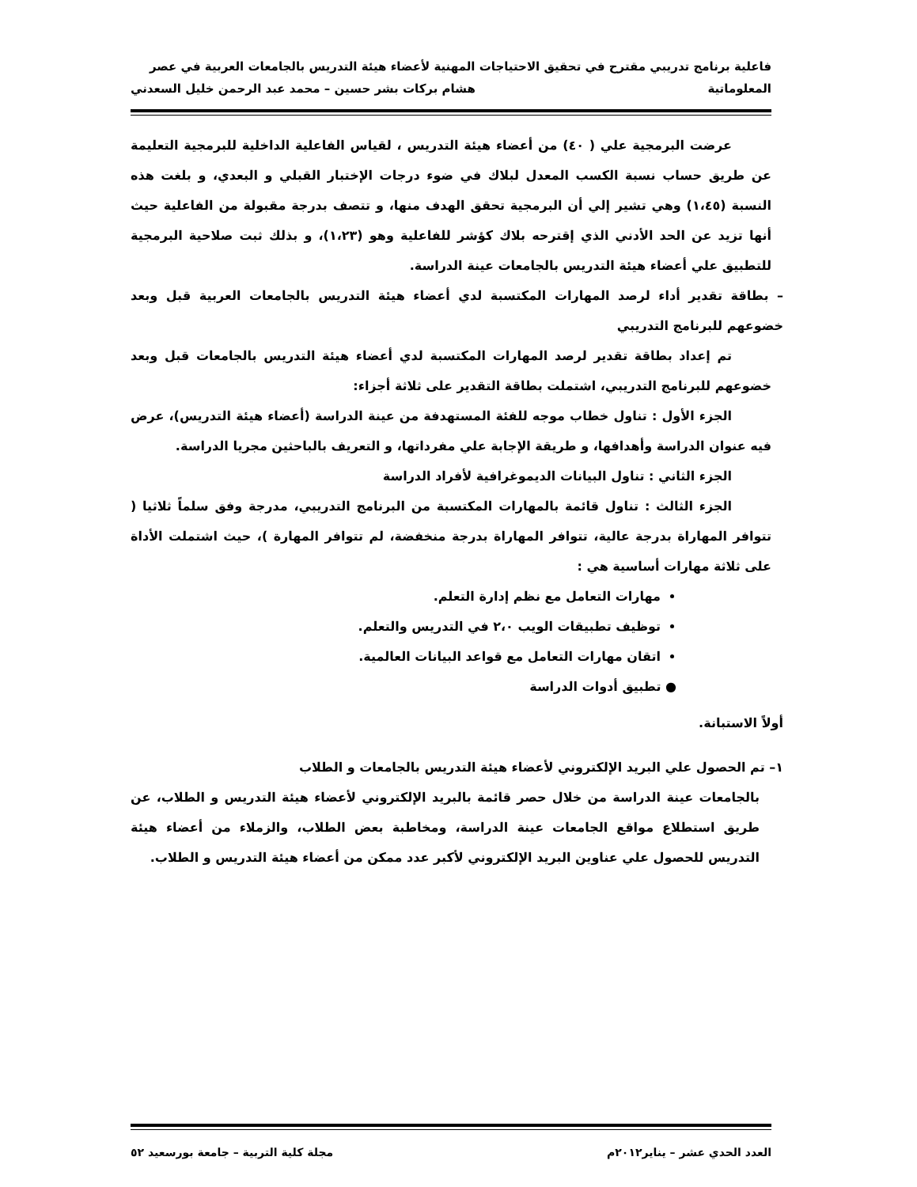فاعلية برنامج تدريبي مقترح في تحقيق الاحتياجات المهنية لأعضاء هيئة التدريس بالجامعات العربية في عصر
المعلوماتية هشام بركات بشر حسين – محمد عبد الرحمن خليل السعدني
عرضت البرمجية علي ( ٤٠) من أعضاء هيئة التدريس ، لقياس الفاعلية الداخلية للبرمجية التعليمة عن طريق حساب نسبة الكسب المعدل لبلاك في ضوء درجات الإختبار القبلي و البعدي، و بلغت هذه النسبة (١،٤٥) وهي تشير إلي أن البرمجية تحقق الهدف منها، و تتصف بدرجة مقبولة من الفاعلية حيث أنها تزيد عن الحد الأدني الذي إقترحه بلاك كؤشر للفاعلية وهو (١،٢٣)، و بذلك ثبت صلاحية البرمجية للتطبيق علي أعضاء هيئة التدريس بالجامعات عينة الدراسة.
– بطاقة تقدير أداء لرصد المهارات المكتسبة لدي أعضاء هيئة التدريس بالجامعات العربية قبل وبعد خضوعهم للبرنامج التدريبي
تم إعداد بطاقة تقدير لرصد المهارات المكتسبة لدي أعضاء هيئة التدريس بالجامعات قبل وبعد خضوعهم للبرنامج التدريبي، اشتملت بطاقة التقدير على ثلاثة أجزاء:
الجزء الأول : تناول خطاب موجه للفئة المستهدفة من عينة الدراسة (أعضاء هيئة التدريس)، عرض فيه عنوان الدراسة وأهدافها، و طريقة الإجابة علي مفرداتها، و التعريف بالباحثين مجريا الدراسة.
الجزء الثاني : تناول البيانات الديموغرافية لأفراد الدراسة
الجزء الثالث : تناول قائمة بالمهارات المكتسبة من البرنامج التدريبي، مدرجة وفق سلماً ثلاثيا ( تتوافر المهاراة بدرجة عالية، تتوافر المهاراة بدرجة منخفضة، لم تتوافر المهارة )، حيث اشتملت الأداة على ثلاثة مهارات أساسية هي :
مهارات التعامل مع نظم إدارة التعلم.
توظيف تطبيقات الويب ٢،٠ في التدريس والتعلم.
اتقان مهارات التعامل مع قواعد البيانات العالمية.
● تطبيق أدوات الدراسة
أولاً الاستبانة.
١– تم الحصول علي البريد الإلكتروني لأعضاء هيئة التدريس بالجامعات و الطلاب
بالجامعات عينة الدراسة من خلال حصر قائمة بالبريد الإلكتروني لأعضاء هيئة التدريس و الطلاب، عن طريق استطلاع مواقع الجامعات عينة الدراسة، ومخاطبة بعض الطلاب، والزملاء من أعضاء هيئة التدريس للحصول علي عناوين البريد الإلكتروني لأكبر عدد ممكن من أعضاء هيئة التدريس و الطلاب.
العدد الحدي عشر – يناير٢٠١٢م مجلة كلية التربية – جامعة بورسعيد ٥٢